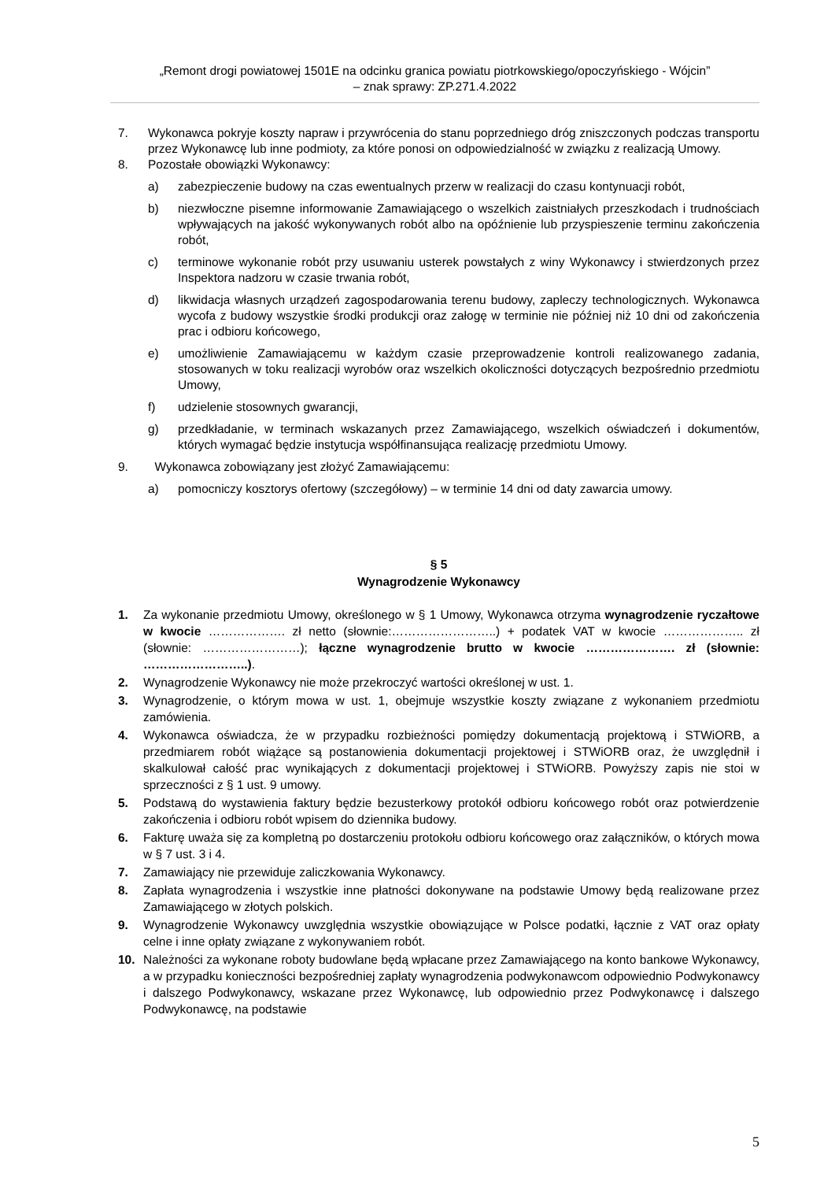„Remont drogi powiatowej 1501E na odcinku granica powiatu piotrkowskiego/opoczyńskiego - Wójcin”
– znak sprawy: ZP.271.4.2022
7. Wykonawca pokryje koszty napraw i przywrócenia do stanu poprzedniego dróg zniszczonych podczas transportu przez Wykonawcę lub inne podmioty, za które ponosi on odpowiedzialność w związku z realizacją Umowy.
8. Pozostałe obowiązki Wykonawcy:
a) zabezpieczenie budowy na czas ewentualnych przerw w realizacji do czasu kontynuacji robót,
b) niezwłoczne pisemne informowanie Zamawiającego o wszelkich zaistniałych przeszkodach i trudnościach wpływających na jakość wykonywanych robót albo na opóźnienie lub przyspieszenie terminu zakończenia robót,
c) terminowe wykonanie robót przy usuwaniu usterek powstałych z winy Wykonawcy i stwierdzonych przez Inspektora nadzoru w czasie trwania robót,
d) likwidacja własnych urządzeń zagospodarowania terenu budowy, zapleczy technologicznych. Wykonawca wycofa z budowy wszystkie środki produkcji oraz załogę w terminie nie później niż 10 dni od zakończenia prac i odbioru końcowego,
e) umożliwienie Zamawiającemu w każdym czasie przeprowadzenie kontroli realizowanego zadania, stosowanych w toku realizacji wyrobów oraz wszelkich okoliczności dotyczących bezpośrednio przedmiotu Umowy,
f) udzielenie stosownych gwarancji,
g) przedkładanie, w terminach wskazanych przez Zamawiającego, wszelkich oświadczeń i dokumentów, których wymagać będzie instytucja współfinansująca realizację przedmiotu Umowy.
9. Wykonawca zobowiązany jest złożyć Zamawiającemu:
a) pomocniczy kosztorys ofertowy (szczegółowy) – w terminie 14 dni od daty zawarcia umowy.
§ 5
Wynagrodzenie Wykonawcy
1. Za wykonanie przedmiotu Umowy, określonego w § 1 Umowy, Wykonawca otrzyma wynagrodzenie ryczałtowe w kwocie ………………. zł netto (słownie:……………………..) + podatek VAT w kwocie ……………….. zł (słownie: ……………………); łączne wynagrodzenie brutto w kwocie …………………. zł (słownie: ……………………..).
2. Wynagrodzenie Wykonawcy nie może przekroczyć wartości określonej w ust. 1.
3. Wynagrodzenie, o którym mowa w ust. 1, obejmuje wszystkie koszty związane z wykonaniem przedmiotu zamówienia.
4. Wykonawca oświadcza, że w przypadku rozbieżności pomiędzy dokumentacją projektową i STWiORB, a przedmiarem robót wiążące są postanowienia dokumentacji projektowej i STWiORB oraz, że uwzględnił i skalkulował całość prac wynikających z dokumentacji projektowej i STWiORB. Powyższy zapis nie stoi w sprzeczności z § 1 ust. 9 umowy.
5. Podstawą do wystawienia faktury będzie bezusterkowy protokół odbioru końcowego robót oraz potwierdzenie zakończenia i odbioru robót wpisem do dziennika budowy.
6. Fakturę uważa się za kompletną po dostarczeniu protokołu odbioru końcowego oraz załączników, o których mowa w § 7 ust. 3 i 4.
7. Zamawiający nie przewiduje zaliczkowania Wykonawcy.
8. Zapłata wynagrodzenia i wszystkie inne płatności dokonywane na podstawie Umowy będą realizowane przez Zamawiającego w złotych polskich.
9. Wynagrodzenie Wykonawcy uwzględnia wszystkie obowiązujące w Polsce podatki, łącznie z VAT oraz opłaty celne i inne opłaty związane z wykonywaniem robót.
10. Należności za wykonane roboty budowlane będą wpłacane przez Zamawiającego na konto bankowe Wykonawcy, a w przypadku konieczności bezpośredniej zapłaty wynagrodzenia podwykonawcom odpowiednio Podwykonawcy i dalszego Podwykonawcy, wskazane przez Wykonawcę, lub odpowiednio przez Podwykonawcę i dalszego Podwykonawcę, na podstawie
5